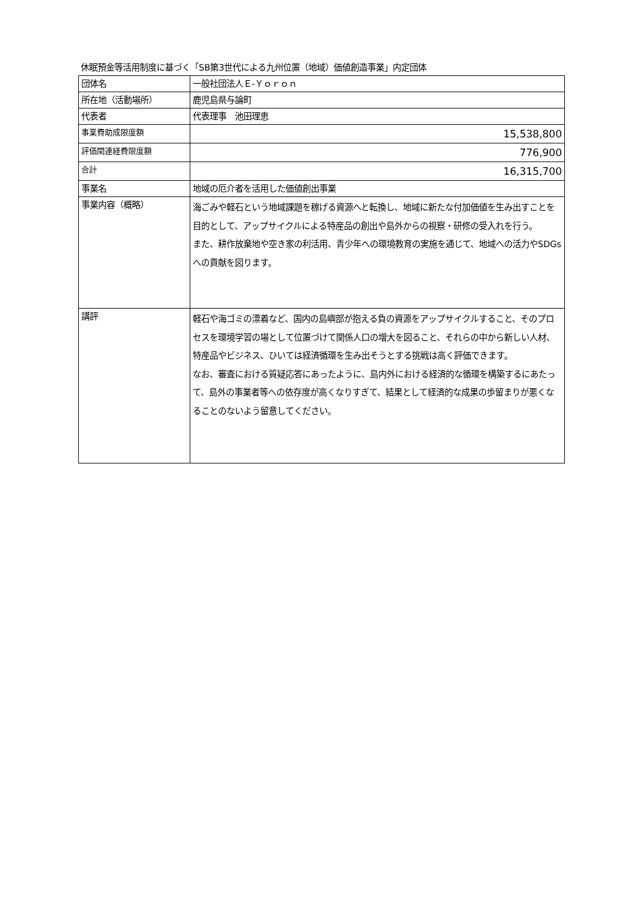休眠預金等活用制度に基づく「SB第3世代による九州位置（地域）価値創造事業」内定団体
| 団体名 | 一般社団法人Ｅ-Ｙｏｒｏｎ |
| 所在地（活動場所） | 鹿児島県与論町 |
| 代表者 | 代表理事 池田理恵 |
| 事業費助成限度額 | 15,538,800 |
| 評価関連経費限度額 | 776,900 |
| 合計 | 16,315,700 |
| 事業名 | 地域の厄介者を活用した価値創出事業 |
| 事業内容（概略） | 海ごみや軽石という地域課題を稼げる資源へと転換し、地域に新たな付加価値を生み出すことを目的として、アップサイクルによる特産品の創出や島外からの視察・研修の受入れを行う。 また、耕作放棄地や空き家の利活用、青少年への環境教育の実施を通じて、地域への活力やSDGsへの貢献を図ります。 |
| 講評 | 軽石や海ゴミの漂着など、国内の島嶼部が抱える負の資源をアップサイクルすること、そのプロセスを環境学習の場として位置づけて関係人口の増大を図ること、それらの中から新しい人材、特産品やビジネス、ひいては経済循環を生み出そうとする挑戦は高く評価できます。 なお、審査における質疑応答にあったように、島内外における経済的な循環を構築するにあたって、島外の事業者等への依存度が高くなりすぎて、結果として経済的な成果の歩留まりが悪くなることのないよう留意してください。 |